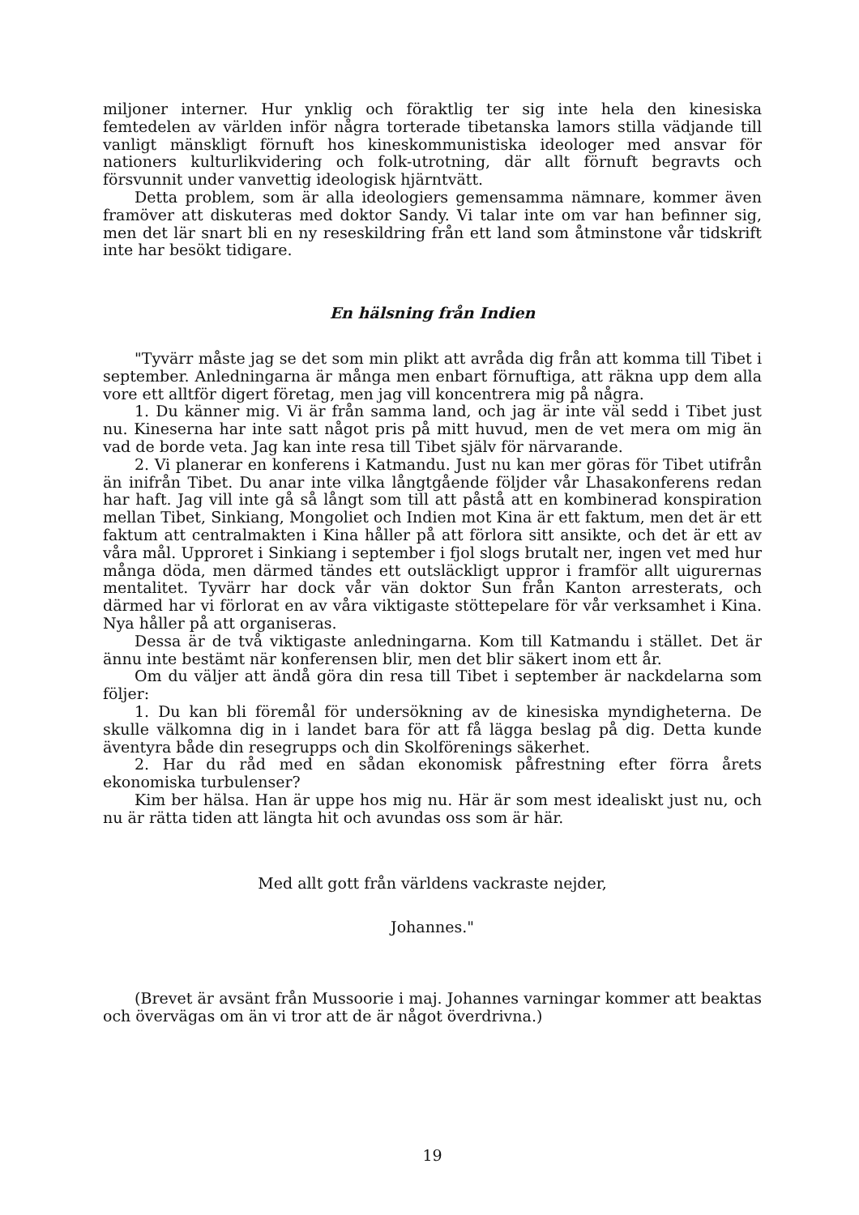miljoner interner. Hur ynklig och föraktlig ter sig inte hela den kinesiska femtedelen av världen inför några torterade tibetanska lamors stilla vädjande till vanligt mänskligt förnuft hos kineskommunistiska ideologer med ansvar för nationers kulturlikvidering och folk-utrotning, där allt förnuft begravts och försvunnit under vanvettig ideologisk hjärntvätt.
Detta problem, som är alla ideologiers gemensamma nämnare, kommer även framöver att diskuteras med doktor Sandy. Vi talar inte om var han befinner sig, men det lär snart bli en ny reseskildring från ett land som åtminstone vår tidskrift inte har besökt tidigare.
En hälsning från Indien
"Tyvärr måste jag se det som min plikt att avråda dig från att komma till Tibet i september. Anledningarna är många men enbart förnuftiga, att räkna upp dem alla vore ett alltför digert företag, men jag vill koncentrera mig på några.
1. Du känner mig. Vi är från samma land, och jag är inte väl sedd i Tibet just nu. Kineserna har inte satt något pris på mitt huvud, men de vet mera om mig än vad de borde veta. Jag kan inte resa till Tibet själv för närvarande.
2. Vi planerar en konferens i Katmandu. Just nu kan mer göras för Tibet utifrån än inifrån Tibet. Du anar inte vilka långtgående följder vår Lhasakonferens redan har haft. Jag vill inte gå så långt som till att påstå att en kombinerad konspiration mellan Tibet, Sinkiang, Mongoliet och Indien mot Kina är ett faktum, men det är ett faktum att centralmakten i Kina håller på att förlora sitt ansikte, och det är ett av våra mål. Upproret i Sinkiang i september i fjol slogs brutalt ner, ingen vet med hur många döda, men därmed tändes ett outsläckligt uppror i framför allt uigurernas mentalitet. Tyvärr har dock vår vän doktor Sun från Kanton arresterats, och därmed har vi förlorat en av våra viktigaste stöttepelare för vår verksamhet i Kina. Nya håller på att organiseras.
Dessa är de två viktigaste anledningarna. Kom till Katmandu i stället. Det är ännu inte bestämt när konferensen blir, men det blir säkert inom ett år.
Om du väljer att ändå göra din resa till Tibet i september är nackdelarna som följer:
1. Du kan bli föremål för undersökning av de kinesiska myndigheterna. De skulle välkomna dig in i landet bara för att få lägga beslag på dig. Detta kunde äventyra både din resegrupps och din Skolförenings säkerhet.
2. Har du råd med en sådan ekonomisk påfrestning efter förra årets ekonomiska turbulenser?
Kim ber hälsa. Han är uppe hos mig nu. Här är som mest idealiskt just nu, och nu är rätta tiden att längta hit och avundas oss som är här.
Med allt gott från världens vackraste nejder,
Johannes."
(Brevet är avsänt från Mussoorie i maj. Johannes varningar kommer att beaktas och övervägas om än vi tror att de är något överdrivna.)
19